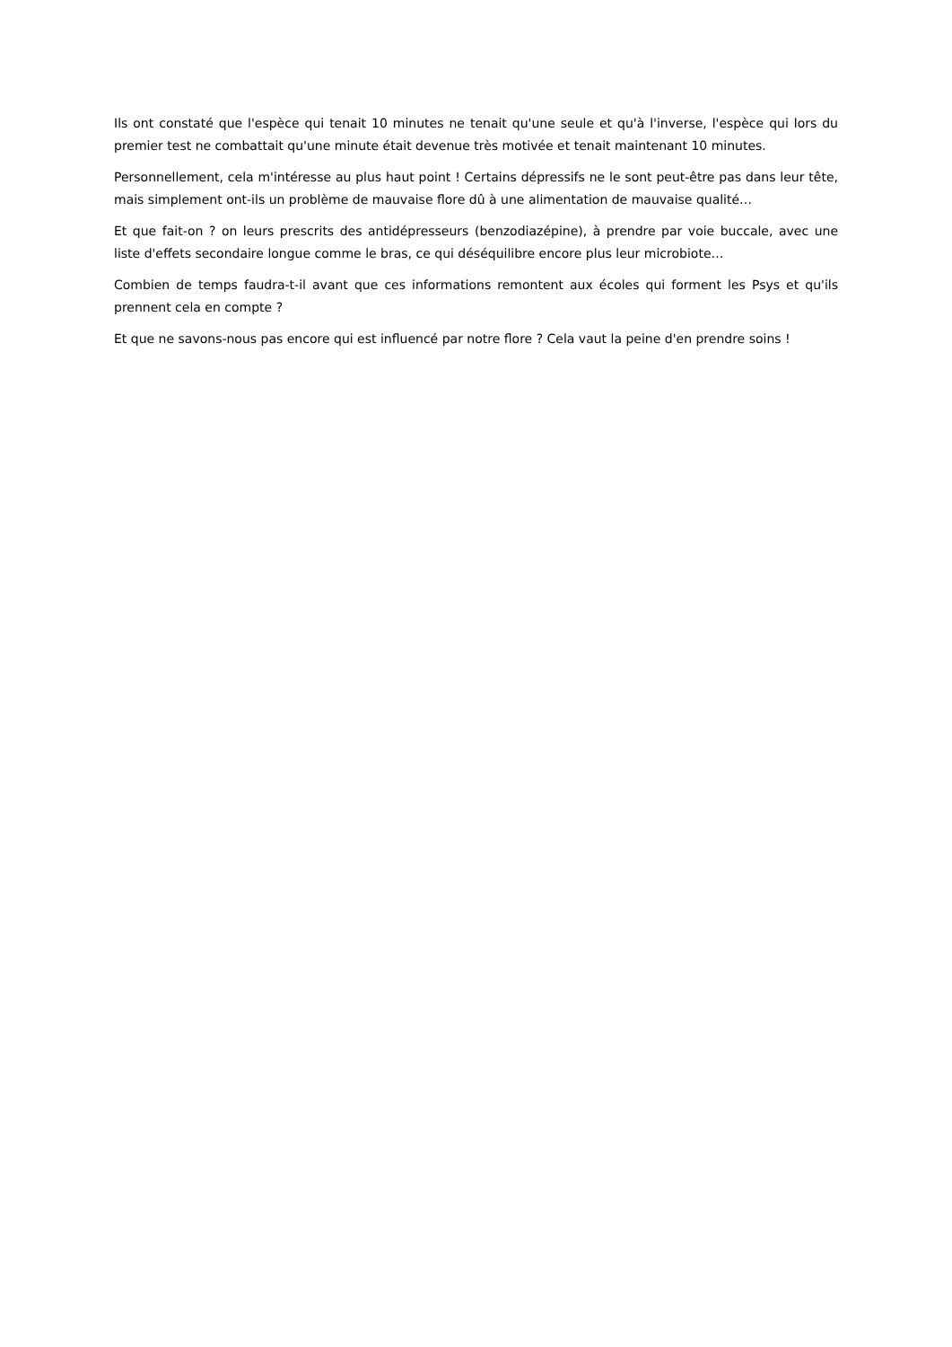Ils ont constaté que l'espèce qui tenait 10 minutes ne tenait qu'une seule et qu'à l'inverse, l'espèce qui lors du premier test ne combattait qu'une minute était devenue très motivée et tenait maintenant 10 minutes.
Personnellement, cela m'intéresse au plus haut point ! Certains dépressifs ne le sont peut-être pas dans leur tête, mais simplement ont-ils un problème de mauvaise flore dû à une alimentation de mauvaise qualité…
Et que fait-on ? on leurs prescrits des antidépresseurs (benzodiazépine), à prendre par voie buccale, avec une liste d'effets secondaire longue comme le bras, ce qui déséquilibre encore plus leur microbiote…
Combien de temps faudra-t-il avant que ces informations remontent aux écoles qui forment les Psys et qu'ils prennent cela en compte ?
Et que ne savons-nous pas encore qui est influencé par notre flore ? Cela vaut la peine d'en prendre soins !